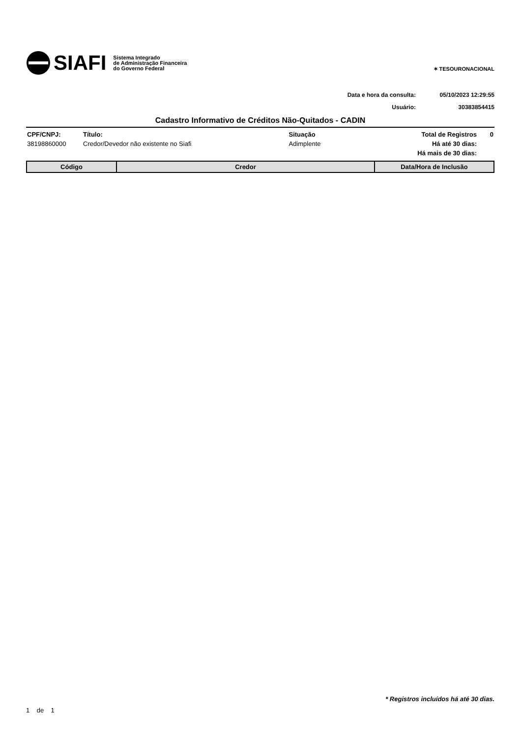SIAFI Sistema Integrado
de Administração Financeira
do Governo Federal
✶ TESOURONACIONAL
Data e hora da consulta: 05/10/2023 12:29:55
Usuário: 30383854415
Cadastro Informativo de Créditos Não-Quitados - CADIN
| CPF/CNPJ: | Título: | Situação | Total de Registros | 0 |
| --- | --- | --- | --- | --- |
| 38198860000 | Credor/Devedor não existente no Siafi | Adimplente | Há até 30 dias: | |
| | | | Há mais de 30 dias: | |
| Código | Credor | Data/Hora de Inclusão |
| --- | --- | --- |
* Registros incluídos há até 30 dias.
1 de 1